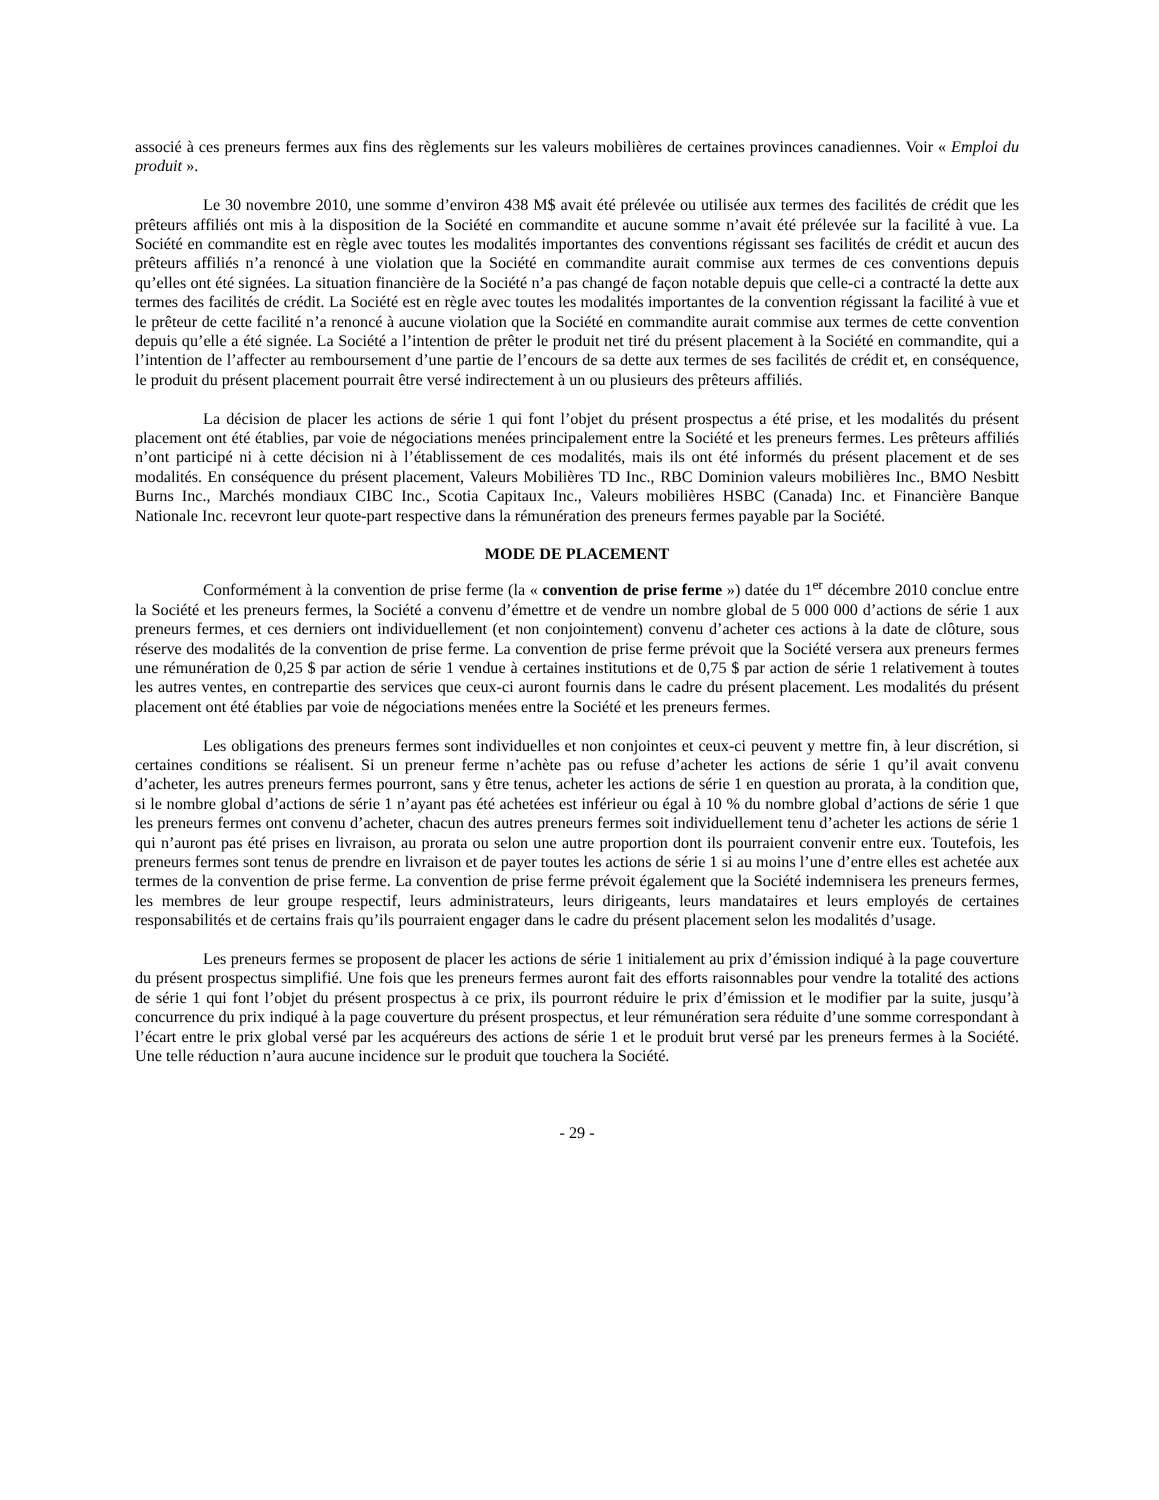associé à ces preneurs fermes aux fins des règlements sur les valeurs mobilières de certaines provinces canadiennes. Voir « Emploi du produit ».
Le 30 novembre 2010, une somme d’environ 438 M$ avait été prélevée ou utilisée aux termes des facilités de crédit que les prêteurs affiliés ont mis à la disposition de la Société en commandite et aucune somme n’avait été prélevée sur la facilité à vue. La Société en commandite est en règle avec toutes les modalités importantes des conventions régissant ses facilités de crédit et aucun des prêteurs affiliés n’a renoncé à une violation que la Société en commandite aurait commise aux termes de ces conventions depuis qu’elles ont été signées. La situation financière de la Société n’a pas changé de façon notable depuis que celle-ci a contracté la dette aux termes des facilités de crédit. La Société est en règle avec toutes les modalités importantes de la convention régissant la facilité à vue et le prêteur de cette facilité n’a renoncé à aucune violation que la Société en commandite aurait commise aux termes de cette convention depuis qu’elle a été signée. La Société a l’intention de prêter le produit net tiré du présent placement à la Société en commandite, qui a l’intention de l’affecter au remboursement d’une partie de l’encours de sa dette aux termes de ses facilités de crédit et, en conséquence, le produit du présent placement pourrait être versé indirectement à un ou plusieurs des prêteurs affiliés.
La décision de placer les actions de série 1 qui font l’objet du présent prospectus a été prise, et les modalités du présent placement ont été établies, par voie de négociations menées principalement entre la Société et les preneurs fermes. Les prêteurs affiliés n’ont participé ni à cette décision ni à l’établissement de ces modalités, mais ils ont été informés du présent placement et de ses modalités. En conséquence du présent placement, Valeurs Mobilières TD Inc., RBC Dominion valeurs mobilières Inc., BMO Nesbitt Burns Inc., Marchés mondiaux CIBC Inc., Scotia Capitaux Inc., Valeurs mobilières HSBC (Canada) Inc. et Financière Banque Nationale Inc. recevront leur quote-part respective dans la rémunération des preneurs fermes payable par la Société.
MODE DE PLACEMENT
Conformément à la convention de prise ferme (la « convention de prise ferme ») datée du 1<sup>er</sup> décembre 2010 conclue entre la Société et les preneurs fermes, la Société a convenu d’émettre et de vendre un nombre global de 5 000 000 d’actions de série 1 aux preneurs fermes, et ces derniers ont individuellement (et non conjointement) convenu d’acheter ces actions à la date de clôture, sous réserve des modalités de la convention de prise ferme. La convention de prise ferme prévoit que la Société versera aux preneurs fermes une rémunération de 0,25 $ par action de série 1 vendue à certaines institutions et de 0,75 $ par action de série 1 relativement à toutes les autres ventes, en contrepartie des services que ceux-ci auront fournis dans le cadre du présent placement. Les modalités du présent placement ont été établies par voie de négociations menées entre la Société et les preneurs fermes.
Les obligations des preneurs fermes sont individuelles et non conjointes et ceux-ci peuvent y mettre fin, à leur discrétion, si certaines conditions se réalisent. Si un preneur ferme n’achète pas ou refuse d’acheter les actions de série 1 qu’il avait convenu d’acheter, les autres preneurs fermes pourront, sans y être tenus, acheter les actions de série 1 en question au prorata, à la condition que, si le nombre global d’actions de série 1 n’ayant pas été achetées est inférieur ou égal à 10 % du nombre global d’actions de série 1 que les preneurs fermes ont convenu d’acheter, chacun des autres preneurs fermes soit individuellement tenu d’acheter les actions de série 1 qui n’auront pas été prises en livraison, au prorata ou selon une autre proportion dont ils pourraient convenir entre eux. Toutefois, les preneurs fermes sont tenus de prendre en livraison et de payer toutes les actions de série 1 si au moins l’une d’entre elles est achetée aux termes de la convention de prise ferme. La convention de prise ferme prévoit également que la Société indemnisera les preneurs fermes, les membres de leur groupe respectif, leurs administrateurs, leurs dirigeants, leurs mandataires et leurs employés de certaines responsabilités et de certains frais qu’ils pourraient engager dans le cadre du présent placement selon les modalités d’usage.
Les preneurs fermes se proposent de placer les actions de série 1 initialement au prix d’émission indiqué à la page couverture du présent prospectus simplifié. Une fois que les preneurs fermes auront fait des efforts raisonnables pour vendre la totalité des actions de série 1 qui font l’objet du présent prospectus à ce prix, ils pourront réduire le prix d’émission et le modifier par la suite, jusqu’à concurrence du prix indiqué à la page couverture du présent prospectus, et leur rémunération sera réduite d’une somme correspondant à l’écart entre le prix global versé par les acquéreurs des actions de série 1 et le produit brut versé par les preneurs fermes à la Société. Une telle réduction n’aura aucune incidence sur le produit que touchera la Société.
- 29 -